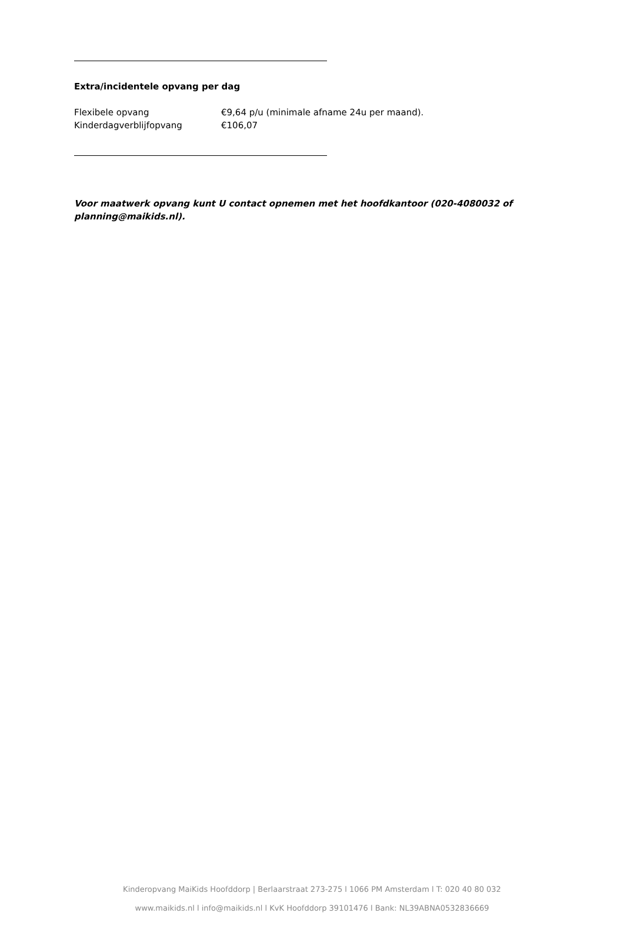Extra/incidentele opvang per dag
Flexibele opvang €9,64 p/u (minimale afname 24u per maand).
Kinderdagverblijfopvang €106,07
Voor maatwerk opvang kunt U contact opnemen met het hoofdkantoor (020-4080032 of planning@maikids.nl).
Kinderopvang MaiKids Hoofddorp | Berlaarstraat 273-275 l 1066 PM Amsterdam l T: 020 40 80 032
www.maikids.nl l info@maikids.nl l KvK Hoofddorp 39101476 l Bank: NL39ABNA0532836669